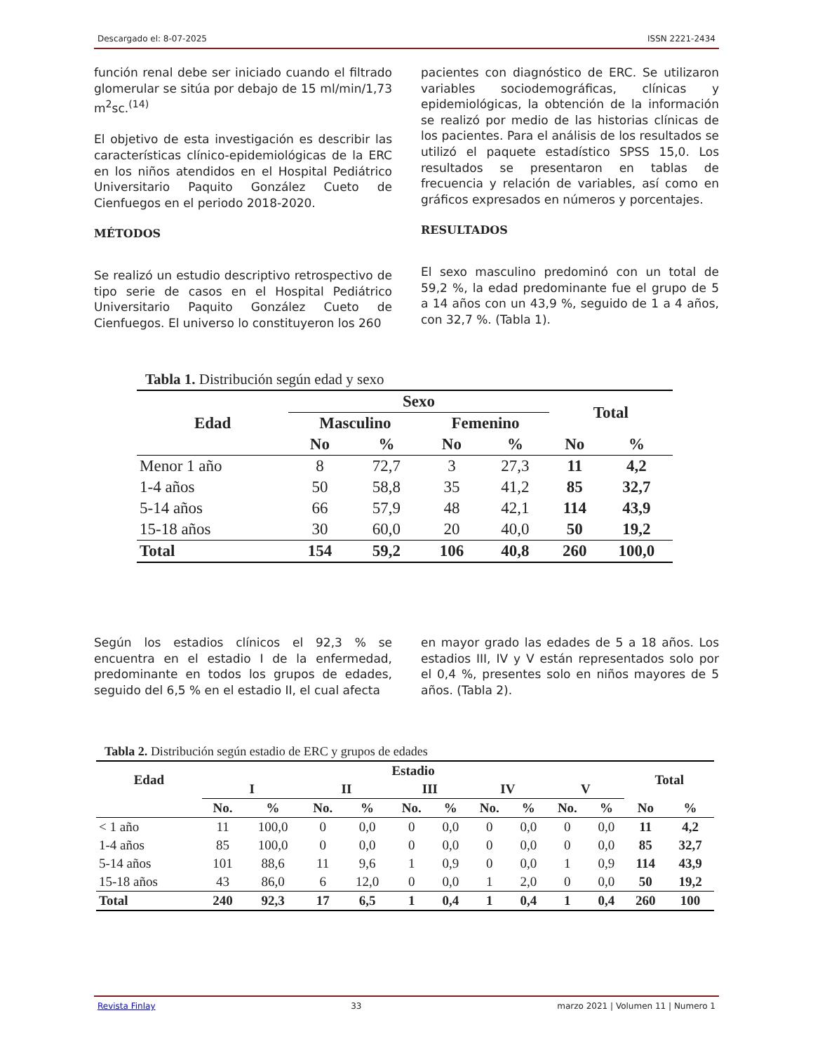Descargado el: 8-07-2025 ISSN 2221-2434
función renal debe ser iniciado cuando el filtrado glomerular se sitúa por debajo de 15 ml/min/1,73 m<sup>2</sup>sc.<sup>(14)</sup>
El objetivo de esta investigación es describir las características clínico-epidemiológicas de la ERC en los niños atendidos en el Hospital Pediátrico Universitario Paquito González Cueto de Cienfuegos en el periodo 2018-2020.
MÉTODOS
Se realizó un estudio descriptivo retrospectivo de tipo serie de casos en el Hospital Pediátrico Universitario Paquito González Cueto de Cienfuegos. El universo lo constituyeron los 260
pacientes con diagnóstico de ERC. Se utilizaron variables sociodemográficas, clínicas y epidemiológicas, la obtención de la información se realizó por medio de las historias clínicas de los pacientes. Para el análisis de los resultados se utilizó el paquete estadístico SPSS 15,0. Los resultados se presentaron en tablas de frecuencia y relación de variables, así como en gráficos expresados en números y porcentajes.
RESULTADOS
El sexo masculino predominó con un total de 59,2 %, la edad predominante fue el grupo de 5 a 14 años con un 43,9 %, seguido de 1 a 4 años, con 32,7 %. (Tabla 1).
Tabla 1. Distribución según edad y sexo
| Edad | Sexo | | | | Total | |
| --- | --- | --- | --- | --- | --- | --- |
| | Masculino | | Femenino | | | |
| | No | % | No | % | No | % |
| Menor 1 año | 8 | 72,7 | 3 | 27,3 | 11 | 4,2 |
| 1-4 años | 50 | 58,8 | 35 | 41,2 | 85 | 32,7 |
| 5-14 años | 66 | 57,9 | 48 | 42,1 | 114 | 43,9 |
| 15-18 años | 30 | 60,0 | 20 | 40,0 | 50 | 19,2 |
| Total | 154 | 59,2 | 106 | 40,8 | 260 | 100,0 |
Según los estadios clínicos el 92,3 % se encuentra en el estadio I de la enfermedad, predominante en todos los grupos de edades, seguido del 6,5 % en el estadio II, el cual afecta
en mayor grado las edades de 5 a 18 años. Los estadios III, IV y V están representados solo por el 0,4 %, presentes solo en niños mayores de 5 años. (Tabla 2).
Tabla 2. Distribución según estadio de ERC y grupos de edades
| Edad | Estadio | | | | | | | | | | Total | |
| --- | --- | --- | --- | --- | --- | --- | --- | --- | --- | --- | --- | --- |
| | I | | II | | III | | IV | | V | | | |
| | No. | % | No. | % | No. | % | No. | % | No. | % | No | % |
| < 1 año | 11 | 100,0 | 0 | 0,0 | 0 | 0,0 | 0 | 0,0 | 0 | 0,0 | 11 | 4,2 |
| 1-4 años | 85 | 100,0 | 0 | 0,0 | 0 | 0,0 | 0 | 0,0 | 0 | 0,0 | 85 | 32,7 |
| 5-14 años | 101 | 88,6 | 11 | 9,6 | 1 | 0,9 | 0 | 0,0 | 1 | 0,9 | 114 | 43,9 |
| 15-18 años | 43 | 86,0 | 6 | 12,0 | 0 | 0,0 | 1 | 2,0 | 0 | 0,0 | 50 | 19,2 |
| Total | 240 | 92,3 | 17 | 6,5 | 1 | 0,4 | 1 | 0,4 | 1 | 0,4 | 260 | 100 |
Revista Finlay 33 marzo 2021 | Volumen 11 | Numero 1